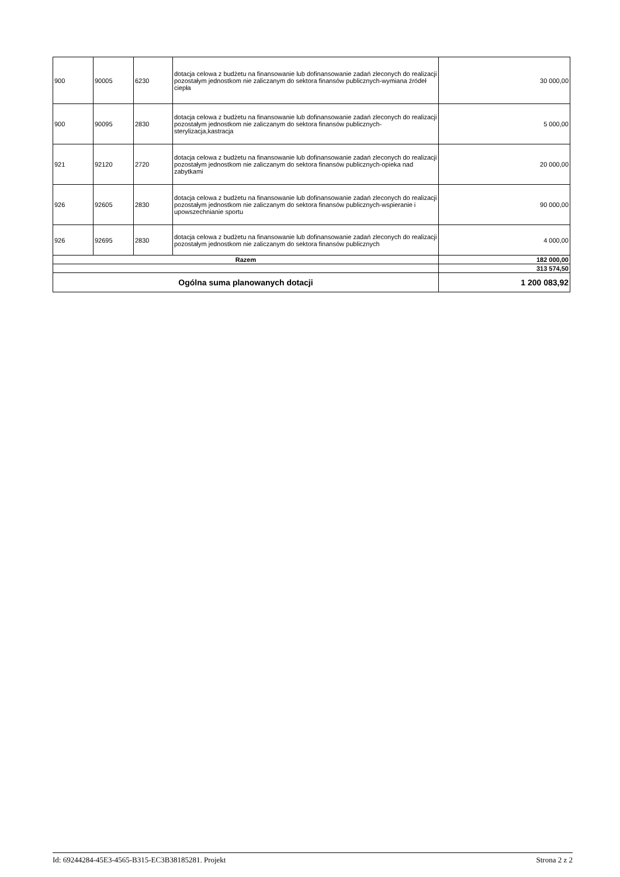| 900 | 90005 | 6230 | dotacja celowa z budżetu na finansowanie lub dofinansowanie zadań zleconych do realizacji pozostałym jednostkom nie zaliczanym do sektora finansów publicznych-wymiana źródeł ciepła | 30 000,00 |
| 900 | 90095 | 2830 | dotacja celowa z budżetu na finansowanie lub dofinansowanie zadań zleconych do realizacji pozostałym jednostkom nie zaliczanym do sektora finansów publicznych-sterylizacja,kastracja | 5 000,00 |
| 921 | 92120 | 2720 | dotacja celowa z budżetu na finansowanie lub dofinansowanie zadań zleconych do realizacji pozostałym jednostkom nie zaliczanym do sektora finansów publicznych-opieka nad zabytkami | 20 000,00 |
| 926 | 92605 | 2830 | dotacja celowa z budżetu na finansowanie lub dofinansowanie zadań zleconych do realizacji pozostałym jednostkom nie zaliczanym do sektora finansów publicznych-wspieranie i upowszechnianie sportu | 90 000,00 |
| 926 | 92695 | 2830 | dotacja celowa z budżetu na finansowanie lub dofinansowanie zadań zleconych do realizacji pozostałym jednostkom nie zaliczanym do sektora finansów publicznych | 4 000,00 |
| Razem | | | | 182 000,00 |
| | | | | 313 574,50 |
| Ogólna suma planowanych dotacji | | | | 1 200 083,92 |
Id: 69244284-45E3-4565-B315-EC3B38185281. Projekt Strona 2 z 2